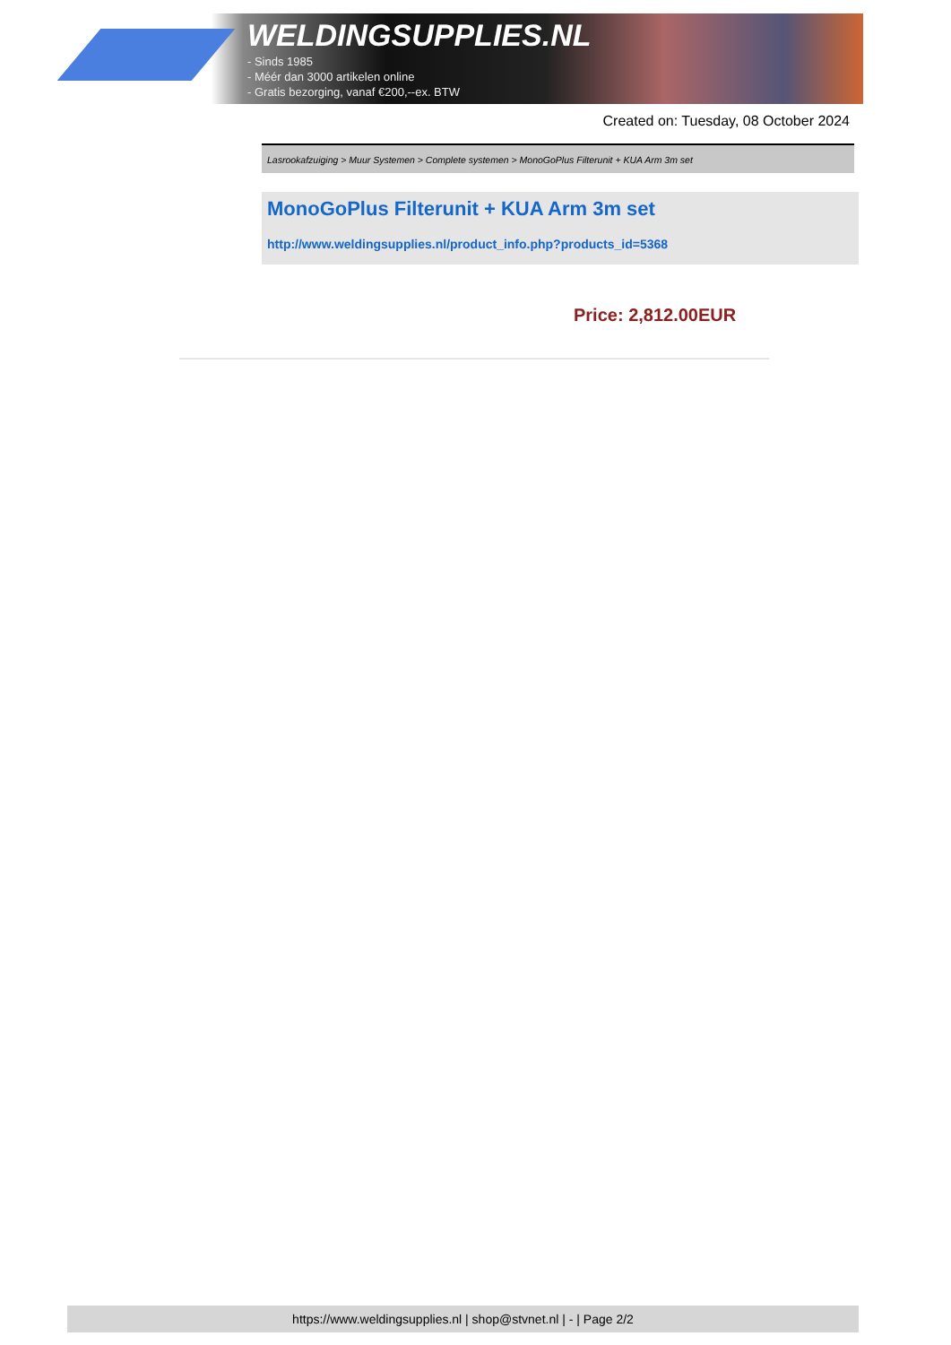WELDINGSUPPLIES.NL
- Sinds 1985
- Méér dan 3000 artikelen online
- Gratis bezorging, vanaf €200,--ex. BTW
Created on: Tuesday, 08 October 2024
Lasrookafzuiging > Muur Systemen > Complete systemen > MonoGoPlus Filterunit + KUA Arm 3m set
MonoGoPlus Filterunit + KUA Arm 3m set
http://www.weldingsupplies.nl/product_info.php?products_id=5368
Price: 2,812.00EUR
https://www.weldingsupplies.nl | shop@stvnet.nl | - | Page 2/2